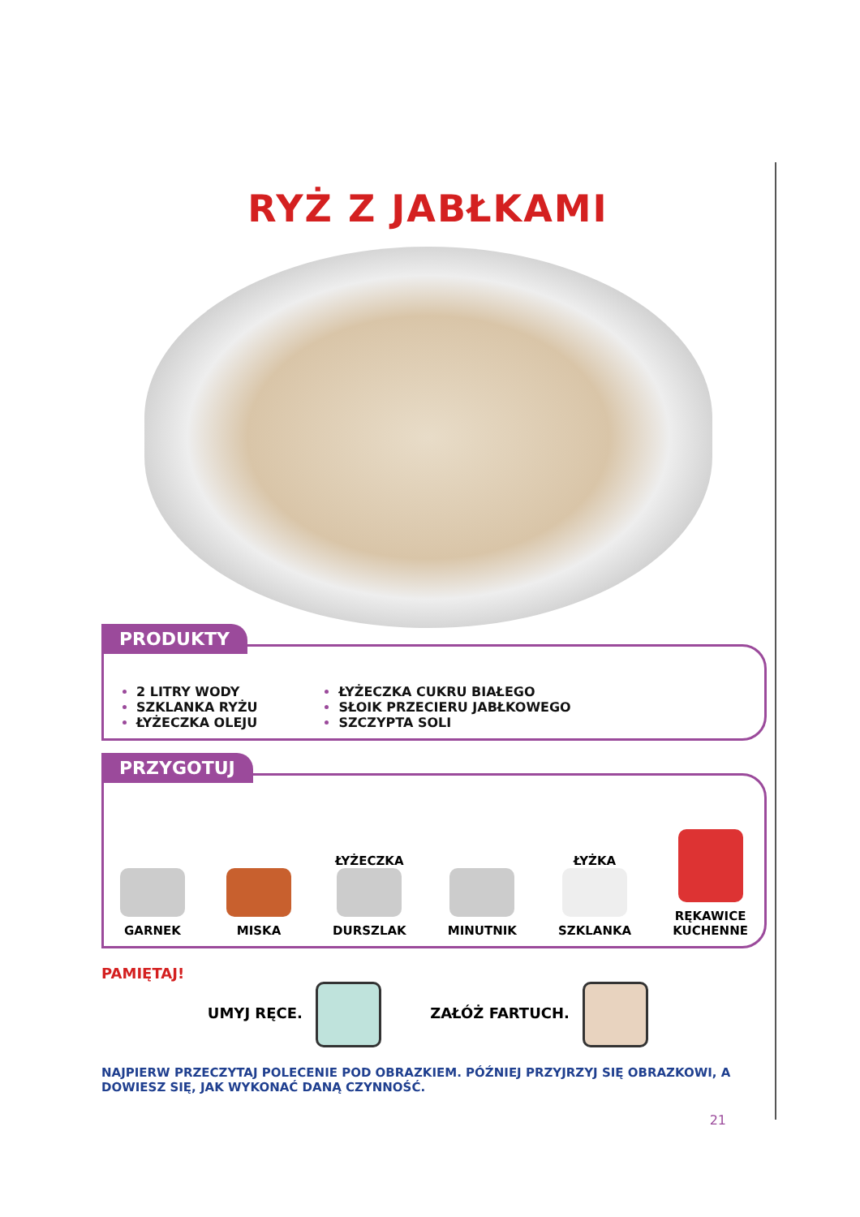RYŻ Z JABŁKAMI
PRODUKTY
2 LITRY WODY
SZKLANKA RYŻU
ŁYŻECZKA OLEJU
ŁYŻECZKA CUKRU BIAŁEGO
SŁOIK PRZECIERU JABŁKOWEGO
SZCZYPTA SOLI
PRZYGOTUJ
GARNEK
MISKA
ŁYŻECZKA
DURSZLAK
MINUTNIK
ŁYŻKA
SZKLANKA
RĘKAWICE
KUCHENNE
PAMIĘTAJ!
UMYJ RĘCE. ZAŁÓŻ FARTUCH.
NAJPIERW PRZECZYTAJ POLECENIE POD OBRAZKIEM. PÓŹNIEJ PRZYJRZYJ SIĘ OBRAZKOWI, A DOWIESZ SIĘ, JAK WYKONAĆ DANĄ CZYNNOŚĆ.
21